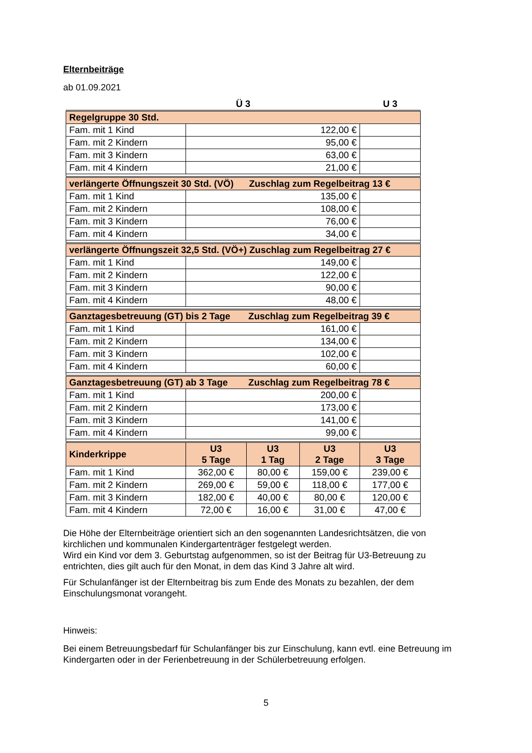Elternbeiträge
ab 01.09.2021
| | Ü 3 | | | U 3 |
| --- | --- | --- | --- | --- |
| Regelgruppe 30 Std. | | | | |
| Fam. mit 1 Kind | 122,00 € | | | |
| Fam. mit 2 Kindern | 95,00 € | | | |
| Fam. mit 3 Kindern | 63,00 € | | | |
| Fam. mit 4 Kindern | 21,00 € | | | |
| verlängerte Öffnungszeit 30 Std. (VÖ) Zuschlag zum Regelbeitrag 13 € | | | | |
| Fam. mit 1 Kind | 135,00 € | | | |
| Fam. mit 2 Kindern | 108,00 € | | | |
| Fam. mit 3 Kindern | 76,00 € | | | |
| Fam. mit 4 Kindern | 34,00 € | | | |
| verlängerte Öffnungszeit 32,5 Std. (VÖ+) Zuschlag zum Regelbeitrag 27 € | | | | |
| Fam. mit 1 Kind | 149,00 € | | | |
| Fam. mit 2 Kindern | 122,00 € | | | |
| Fam. mit 3 Kindern | 90,00 € | | | |
| Fam. mit 4 Kindern | 48,00 € | | | |
| Ganztagesbetreuung (GT) bis 2 Tage Zuschlag zum Regelbeitrag 39 € | | | | |
| Fam. mit 1 Kind | 161,00 € | | | |
| Fam. mit 2 Kindern | 134,00 € | | | |
| Fam. mit 3 Kindern | 102,00 € | | | |
| Fam. mit 4 Kindern | 60,00 € | | | |
| Ganztagesbetreuung (GT) ab 3 Tage Zuschlag zum Regelbeitrag 78 € | | | | |
| Fam. mit 1 Kind | 200,00 € | | | |
| Fam. mit 2 Kindern | 173,00 € | | | |
| Fam. mit 3 Kindern | 141,00 € | | | |
| Fam. mit 4 Kindern | 99,00 € | | | |
| Kinderkrippe | U3 5 Tage | U3 1 Tag | U3 2 Tage | U3 3 Tage |
| Fam. mit 1 Kind | 362,00 € | 80,00 € | 159,00 € | 239,00 € |
| Fam. mit 2 Kindern | 269,00 € | 59,00 € | 118,00 € | 177,00 € |
| Fam. mit 3 Kindern | 182,00 € | 40,00 € | 80,00 € | 120,00 € |
| Fam. mit 4 Kindern | 72,00 € | 16,00 € | 31,00 € | 47,00 € |
Die Höhe der Elternbeiträge orientiert sich an den sogenannten Landesrichtsätzen, die von kirchlichen und kommunalen Kindergartenträger festgelegt werden.
Wird ein Kind vor dem 3. Geburtstag aufgenommen, so ist der Beitrag für U3-Betreuung zu entrichten, dies gilt auch für den Monat, in dem das Kind 3 Jahre alt wird.
Für Schulanfänger ist der Elternbeitrag bis zum Ende des Monats zu bezahlen, der dem Einschulungsmonat vorangeht.
Hinweis:
Bei einem Betreuungsbedarf für Schulanfänger bis zur Einschulung, kann evtl. eine Betreuung im Kindergarten oder in der Ferienbetreuung in der Schülerbetreuung erfolgen.
5